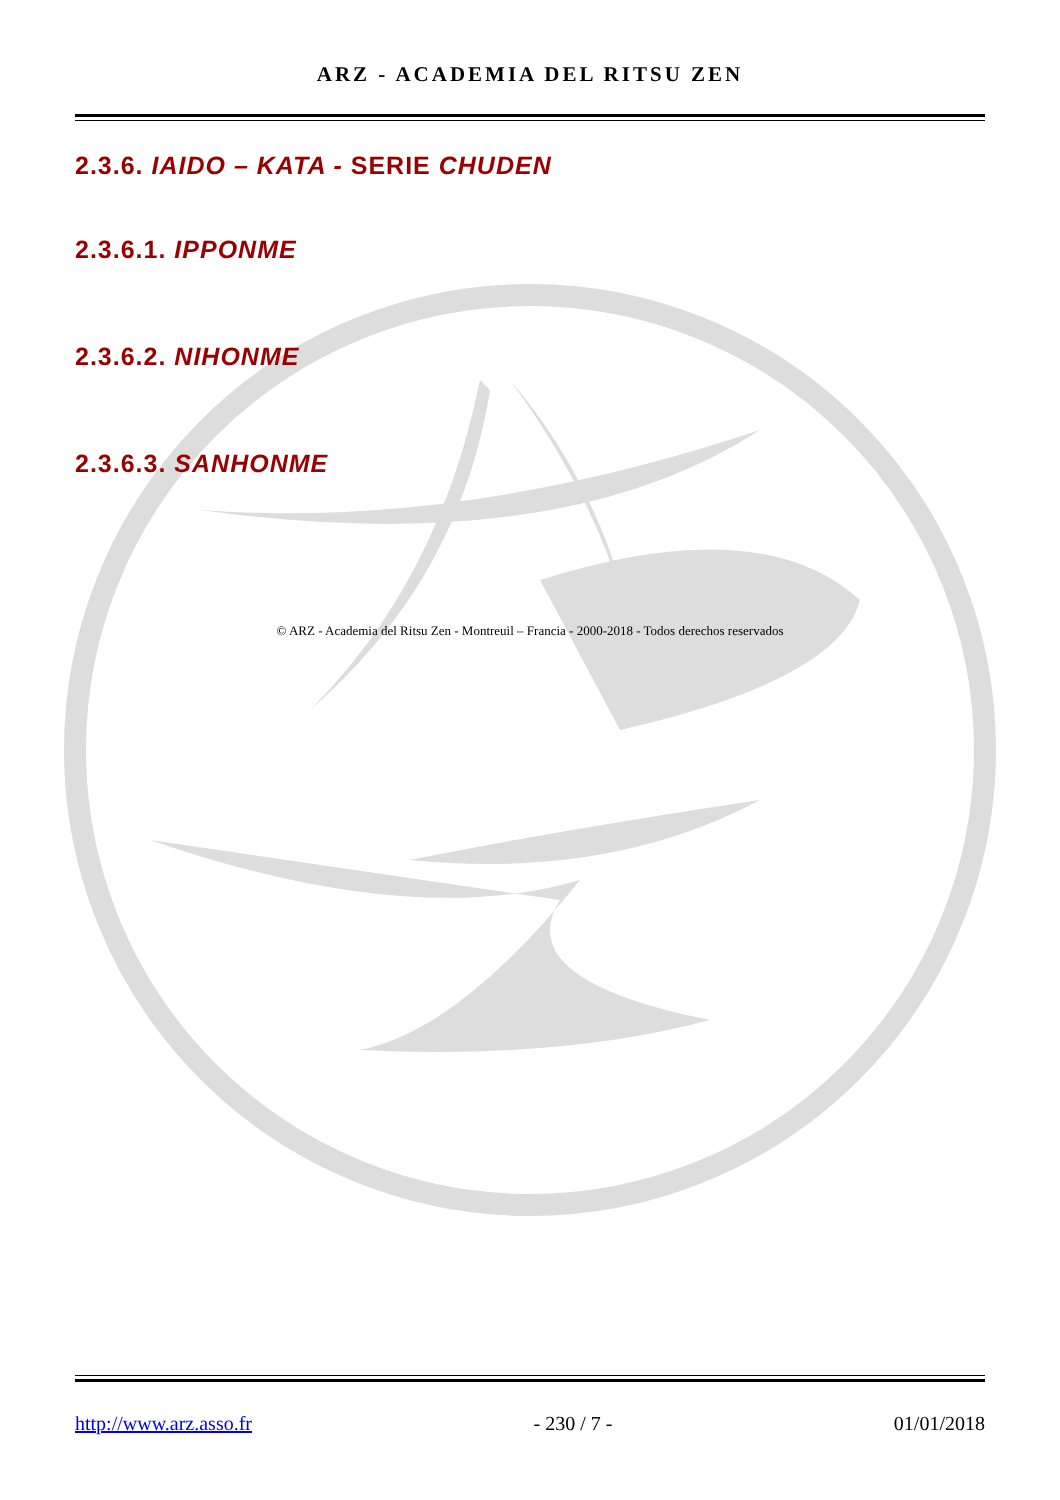ARZ - ACADEMIA DEL RITSU ZEN
2.3.6. IAIDO – KATA - SERIE CHUDEN
2.3.6.1. IPPONME
2.3.6.2. NIHONME
2.3.6.3. SANHONME
© ARZ - Academia del Ritsu Zen - Montreuil – Francia - 2000-2018 - Todos derechos reservados
http://www.arz.asso.fr - 230 / 7 - 01/01/2018